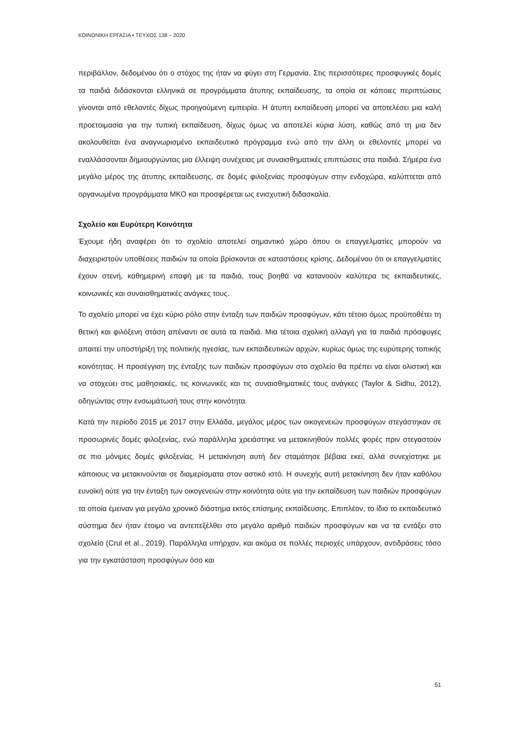ΚΟΙΝΩΝΙΚΗ ΕΡΓΑΣΙΑ • ΤΕΥΧΟΣ 138 – 2020
περιβάλλον, δεδομένου ότι ο στόχος της ήταν να φύγει στη Γερμανία. Στις περισσότερες προσφυγικές δομές τα παιδιά διδάσκονται ελληνικά σε προγράμματα άτυπης εκπαίδευσης, τα οποία σε κάποιες περιπτώσεις γίνονται από εθελοντές δίχως προηγούμενη εμπειρία. Η άτυπη εκπαίδευση μπορεί να αποτελέσει μια καλή προετοιμασία για την τυπική εκπαίδευση, δίχως όμως να αποτελεί κύρια λύση, καθώς από τη μια δεν ακολουθείται ένα αναγνωρισμένο εκπαιδευτικό πρόγραμμα ενώ από την άλλη οι εθελοντές μπορεί να εναλλάσσονται δημιουργώντας μια έλλειψη συνέχειας με συναισθηματικές επιπτώσεις στα παιδιά. Σήμερα ένα μεγάλο μέρος της άτυπης εκπαίδευσης, σε δομές φιλοξενίας προσφύγων στην ενδοχώρα, καλύπτεται από οργανωμένα προγράμματα ΜΚΟ και προσφέρεται ως ενισχυτική διδασκαλία.
Σχολείο και Ευρύτερη Κοινότητα
Έχουμε ήδη αναφέρει ότι το σχολείο αποτελεί σημαντικό χώρο όπου οι επαγγελματίες μπορούν να διαχειριστούν υποθέσεις παιδιών τα οποία βρίσκονται σε καταστάσεις κρίσης. Δεδομένου ότι οι επαγγελματίες έχουν στενή, καθημερινή επαφή με τα παιδιά, τους βοηθά να κατανοούν καλύτερα τις εκπαιδευτικές, κοινωνικές και συναισθηματικές ανάγκες τους.
Το σχολείο μπορεί να έχει κύριο ρόλο στην ένταξη των παιδιών προσφύγων, κάτι τέτοιο όμως προϋποθέτει τη θετική και φιλόξενη στάση απέναντι σε αυτά τα παιδιά. Μια τέτοια σχολική αλλαγή για τα παιδιά πρόσφυγες απαιτεί την υποστήριξη της πολιτικής ηγεσίας, των εκπαιδευτικών αρχών, κυρίως όμως της ευρύτερης τοπικής κοινότητας. Η προσέγγιση της ένταξης των παιδιών προσφύγων στο σχολείο θα πρέπει να είναι ολιστική και να στοχεύει στις μαθησιακές, τις κοινωνικές και τις συναισθηματικές τους ανάγκες (Taylor & Sidhu, 2012), οδηγώντας στην ενσωμάτωσή τους στην κοινότητα.
Κατά την περίοδο 2015 με 2017 στην Ελλάδα, μεγάλος μέρος των οικογενειών προσφύγων στεγάστηκαν σε προσωρινές δομές φιλοξενίας, ενώ παράλληλα χρειάστηκε να μετακινηθούν πολλές φορές πριν στεγαστούν σε πιο μόνιμες δομές φιλοξενίας. Η μετακίνηση αυτή δεν σταμάτησε βέβαια εκεί, αλλά συνεχίστηκε με κάποιους να μετακινούνται σε διαμερίσματα στον αστικό ιστό. Η συνεχής αυτή μετακίνηση δεν ήταν καθόλου ευνοϊκή ούτε για την ένταξη των οικογενειών στην κοινότητα ούτε για την εκπαίδευση των παιδιών προσφύγων τα οποία έμειναν για μεγάλο χρονικό διάστημα εκτός επίσημης εκπαίδευσης. Επιπλέον, το ίδιο το εκπαιδευτικό σύστημα δεν ήταν έτοιμο να αντεπεξέλθει στο μεγάλο αριθμό παιδιών προσφύγων και να τα εντάξει στο σχολείο (Crul et al., 2019). Παράλληλα υπήρχαν, και ακόμα σε πολλές περιοχές υπάρχουν, αντιδράσεις τόσο για την εγκατάσταση προσφύγων όσο και
51